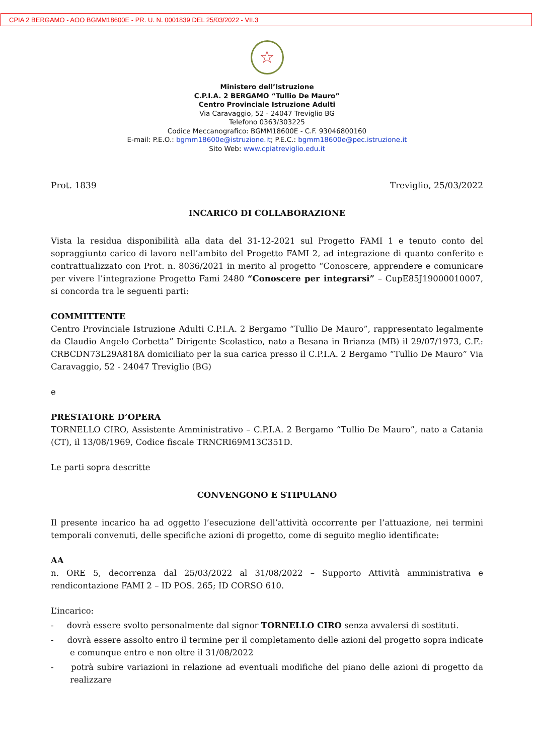CPIA 2 BERGAMO - AOO BGMM18600E - PR. U. N. 0001839 DEL 25/03/2022 - VII.3
☆
Ministero dell’Istruzione
C.P.I.A. 2 BERGAMO “Tullio De Mauro”
Centro Provinciale Istruzione Adulti
Via Caravaggio, 52 - 24047 Treviglio BG
Telefono 0363/303225
Codice Meccanografico: BGMM18600E - C.F. 93046800160
E-mail: P.E.O.: bgmm18600e@istruzione.it; P.E.C.: bgmm18600e@pec.istruzione.it
Sito Web: www.cpiatreviglio.edu.it
Prot. 1839 Treviglio, 25/03/2022
INCARICO DI COLLABORAZIONE
Vista la residua disponibilità alla data del 31-12-2021 sul Progetto FAMI 1 e tenuto conto del sopraggiunto carico di lavoro nell’ambito del Progetto FAMI 2, ad integrazione di quanto conferito e contrattualizzato con Prot. n. 8036/2021 in merito al progetto “Conoscere, apprendere e comunicare per vivere l’integrazione Progetto Fami 2480 “Conoscere per integrarsi” – CupE85J19000010007, si concorda tra le seguenti parti:
COMMITTENTE
Centro Provinciale Istruzione Adulti C.P.I.A. 2 Bergamo “Tullio De Mauro”, rappresentato legalmente da Claudio Angelo Corbetta” Dirigente Scolastico, nato a Besana in Brianza (MB) il 29/07/1973, C.F.: CRBCDN73L29A818A domiciliato per la sua carica presso il C.P.I.A. 2 Bergamo “Tullio De Mauro” Via Caravaggio, 52 - 24047 Treviglio (BG)
e
PRESTATORE D’OPERA
TORNELLO CIRO, Assistente Amministrativo – C.P.I.A. 2 Bergamo “Tullio De Mauro”, nato a Catania (CT), il 13/08/1969, Codice fiscale TRNCRI69M13C351D.
Le parti sopra descritte
CONVENGONO E STIPULANO
Il presente incarico ha ad oggetto l’esecuzione dell’attività occorrente per l’attuazione, nei termini temporali convenuti, delle specifiche azioni di progetto, come di seguito meglio identificate:
AA
n. ORE 5, decorrenza dal 25/03/2022 al 31/08/2022 – Supporto Attività amministrativa e rendicontazione FAMI 2 – ID POS. 265; ID CORSO 610.
L’incarico:
- dovrà essere svolto personalmente dal signor TORNELLO CIRO senza avvalersi di sostituti.
- dovrà essere assolto entro il termine per il completamento delle azioni del progetto sopra indicate e comunque entro e non oltre il 31/08/2022
- potrà subire variazioni in relazione ad eventuali modifiche del piano delle azioni di progetto da realizzare